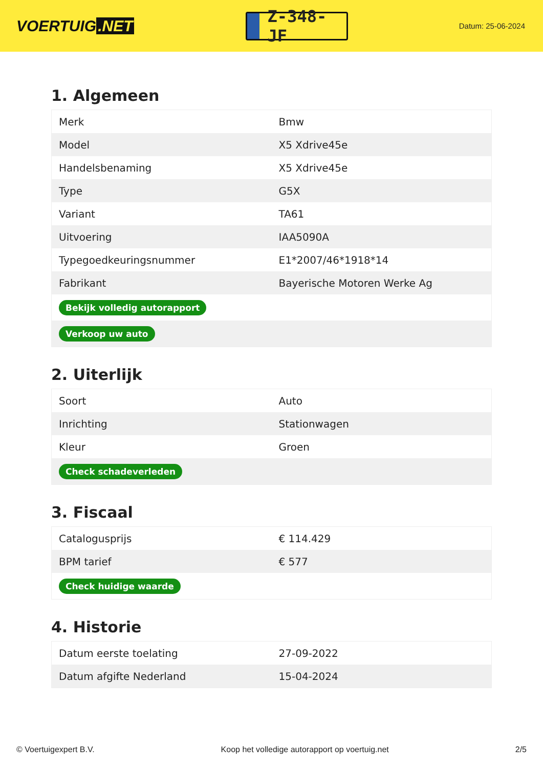VOERTUIG.NET
Z-348-JF
Datum: 25-06-2024
1. Algemeen
| Merk | Bmw |
| Model | X5 Xdrive45e |
| Handelsbenaming | X5 Xdrive45e |
| Type | G5X |
| Variant | TA61 |
| Uitvoering | IAA5090A |
| Typegoedkeuringsnummer | E1*2007/46*1918*14 |
| Fabrikant | Bayerische Motoren Werke Ag |
| Bekijk volledig autorapport | |
| Verkoop uw auto | |
2. Uiterlijk
| Soort | Auto |
| Inrichting | Stationwagen |
| Kleur | Groen |
| Check schadeverleden | |
3. Fiscaal
| Catalogusprijs | € 114.429 |
| BPM tarief | € 577 |
| Check huidige waarde | |
4. Historie
| Datum eerste toelating | 27-09-2022 |
| Datum afgifte Nederland | 15-04-2024 |
© Voertuigexpert B.V. Koop het volledige autorapport op voertuig.net 2/5